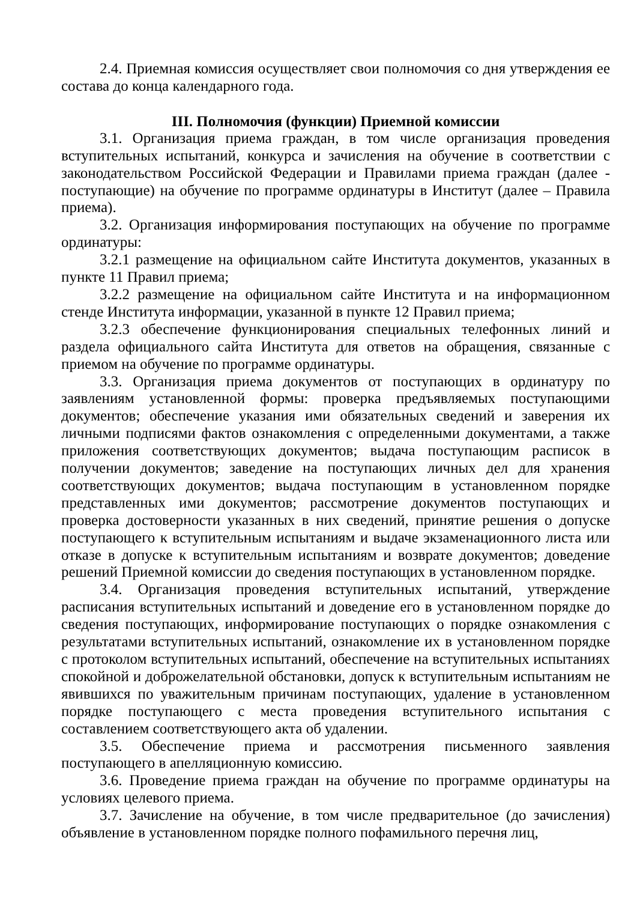2.4. Приемная комиссия осуществляет свои полномочия со дня утверждения ее состава до конца календарного года.
III. Полномочия (функции) Приемной комиссии
3.1. Организация приема граждан, в том числе организация проведения вступительных испытаний, конкурса и зачисления на обучение в соответствии с законодательством Российской Федерации и Правилами приема граждан (далее - поступающие) на обучение по программе ординатуры в Институт (далее – Правила приема).
3.2. Организация информирования поступающих на обучение по программе ординатуры:
3.2.1 размещение на официальном сайте Института документов, указанных в пункте 11 Правил приема;
3.2.2 размещение на официальном сайте Института и на информационном стенде Института информации, указанной в пункте 12 Правил приема;
3.2.3 обеспечение функционирования специальных телефонных линий и раздела официального сайта Института для ответов на обращения, связанные с приемом на обучение по программе ординатуры.
3.3. Организация приема документов от поступающих в ординатуру по заявлениям установленной формы: проверка предъявляемых поступающими документов; обеспечение указания ими обязательных сведений и заверения их личными подписями фактов ознакомления с определенными документами, а также приложения соответствующих документов; выдача поступающим расписок в получении документов; заведение на поступающих личных дел для хранения соответствующих документов; выдача поступающим в установленном порядке представленных ими документов; рассмотрение документов поступающих и проверка достоверности указанных в них сведений, принятие решения о допуске поступающего к вступительным испытаниям и выдаче экзаменационного листа или отказе в допуске к вступительным испытаниям и возврате документов; доведение решений Приемной комиссии до сведения поступающих в установленном порядке.
3.4. Организация проведения вступительных испытаний, утверждение расписания вступительных испытаний и доведение его в установленном порядке до сведения поступающих, информирование поступающих о порядке ознакомления с результатами вступительных испытаний, ознакомление их в установленном порядке с протоколом вступительных испытаний, обеспечение на вступительных испытаниях спокойной и доброжелательной обстановки, допуск к вступительным испытаниям не явившихся по уважительным причинам поступающих, удаление в установленном порядке поступающего с места проведения вступительного испытания с составлением соответствующего акта об удалении.
3.5. Обеспечение приема и рассмотрения письменного заявления поступающего в апелляционную комиссию.
3.6. Проведение приема граждан на обучение по программе ординатуры на условиях целевого приема.
3.7. Зачисление на обучение, в том числе предварительное (до зачисления) объявление в установленном порядке полного пофамильного перечня лиц,